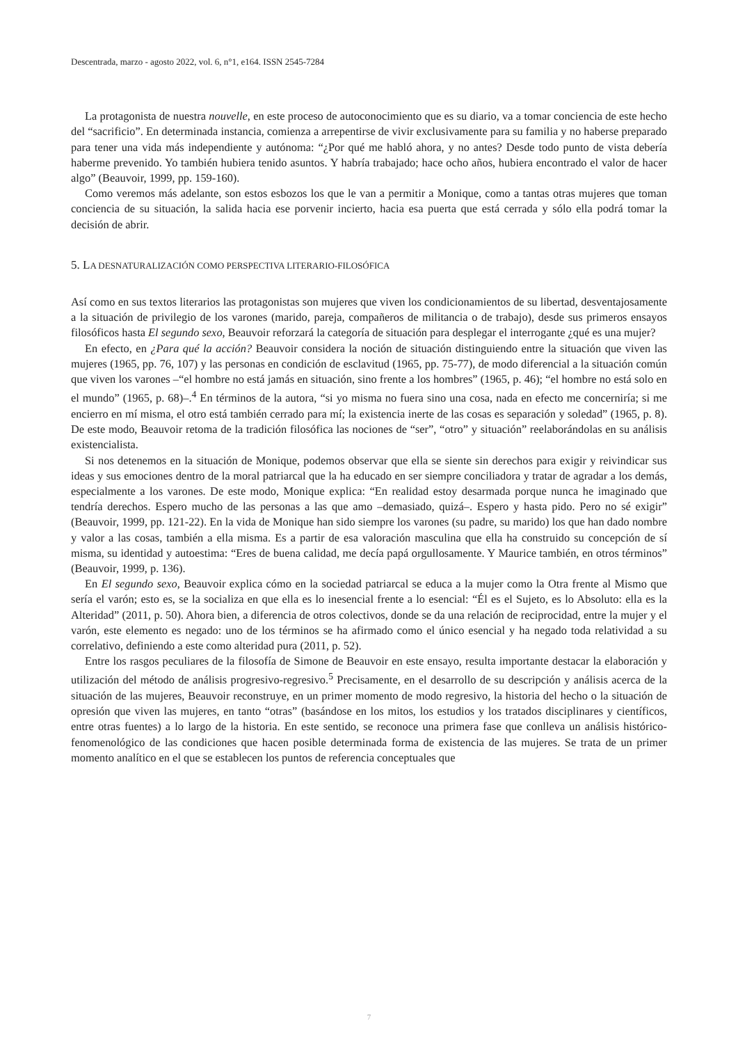Descentrada, marzo - agosto 2022, vol. 6, n°1, e164. ISSN 2545-7284
La protagonista de nuestra nouvelle, en este proceso de autoconocimiento que es su diario, va a tomar conciencia de este hecho del “sacrificio”. En determinada instancia, comienza a arrepentirse de vivir exclusivamente para su familia y no haberse preparado para tener una vida más independiente y autónoma: “¿Por qué me habló ahora, y no antes? Desde todo punto de vista debería haberme prevenido. Yo también hubiera tenido asuntos. Y habría trabajado; hace ocho años, hubiera encontrado el valor de hacer algo” (Beauvoir, 1999, pp. 159-160).
Como veremos más adelante, son estos esbozos los que le van a permitir a Monique, como a tantas otras mujeres que toman conciencia de su situación, la salida hacia ese porvenir incierto, hacia esa puerta que está cerrada y sólo ella podrá tomar la decisión de abrir.
5. LA DESNATURALIZACIÓN COMO PERSPECTIVA LITERARIO-FILOSÓFICA
Así como en sus textos literarios las protagonistas son mujeres que viven los condicionamientos de su libertad, desventajosamente a la situación de privilegio de los varones (marido, pareja, compañeros de militancia o de trabajo), desde sus primeros ensayos filosóficos hasta El segundo sexo, Beauvoir reforzará la categoría de situación para desplegar el interrogante ¿qué es una mujer?
En efecto, en ¿Para qué la acción? Beauvoir considera la noción de situación distinguiendo entre la situación que viven las mujeres (1965, pp. 76, 107) y las personas en condición de esclavitud (1965, pp. 75-77), de modo diferencial a la situación común que viven los varones –“el hombre no está jamás en situación, sino frente a los hombres” (1965, p. 46); “el hombre no está solo en el mundo” (1965, p. 68)–.<sup>4</sup> En términos de la autora, “si yo misma no fuera sino una cosa, nada en efecto me concerniría; si me encierro en mí misma, el otro está también cerrado para mí; la existencia inerte de las cosas es separación y soledad” (1965, p. 8). De este modo, Beauvoir retoma de la tradición filosófica las nociones de “ser”, “otro” y situación” reelaborándolas en su análisis existencialista.
Si nos detenemos en la situación de Monique, podemos observar que ella se siente sin derechos para exigir y reivindicar sus ideas y sus emociones dentro de la moral patriarcal que la ha educado en ser siempre conciliadora y tratar de agradar a los demás, especialmente a los varones. De este modo, Monique explica: “En realidad estoy desarmada porque nunca he imaginado que tendría derechos. Espero mucho de las personas a las que amo –demasiado, quizá–. Espero y hasta pido. Pero no sé exigir” (Beauvoir, 1999, pp. 121-22). En la vida de Monique han sido siempre los varones (su padre, su marido) los que han dado nombre y valor a las cosas, también a ella misma. Es a partir de esa valoración masculina que ella ha construido su concepción de sí misma, su identidad y autoestima: “Eres de buena calidad, me decía papá orgullosamente. Y Maurice también, en otros términos” (Beauvoir, 1999, p. 136).
En El segundo sexo, Beauvoir explica cómo en la sociedad patriarcal se educa a la mujer como la Otra frente al Mismo que sería el varón; esto es, se la socializa en que ella es lo inesencial frente a lo esencial: “Él es el Sujeto, es lo Absoluto: ella es la Alteridad” (2011, p. 50). Ahora bien, a diferencia de otros colectivos, donde se da una relación de reciprocidad, entre la mujer y el varón, este elemento es negado: uno de los términos se ha afirmado como el único esencial y ha negado toda relatividad a su correlativo, definiendo a este como alteridad pura (2011, p. 52).
Entre los rasgos peculiares de la filosofía de Simone de Beauvoir en este ensayo, resulta importante destacar la elaboración y utilización del método de análisis progresivo-regresivo.<sup>5</sup> Precisamente, en el desarrollo de su descripción y análisis acerca de la situación de las mujeres, Beauvoir reconstruye, en un primer momento de modo regresivo, la historia del hecho o la situación de opresión que viven las mujeres, en tanto “otras” (basándose en los mitos, los estudios y los tratados disciplinares y científicos, entre otras fuentes) a lo largo de la historia. En este sentido, se reconoce una primera fase que conlleva un análisis histórico-fenomenológico de las condiciones que hacen posible determinada forma de existencia de las mujeres. Se trata de un primer momento analítico en el que se establecen los puntos de referencia conceptuales que
7